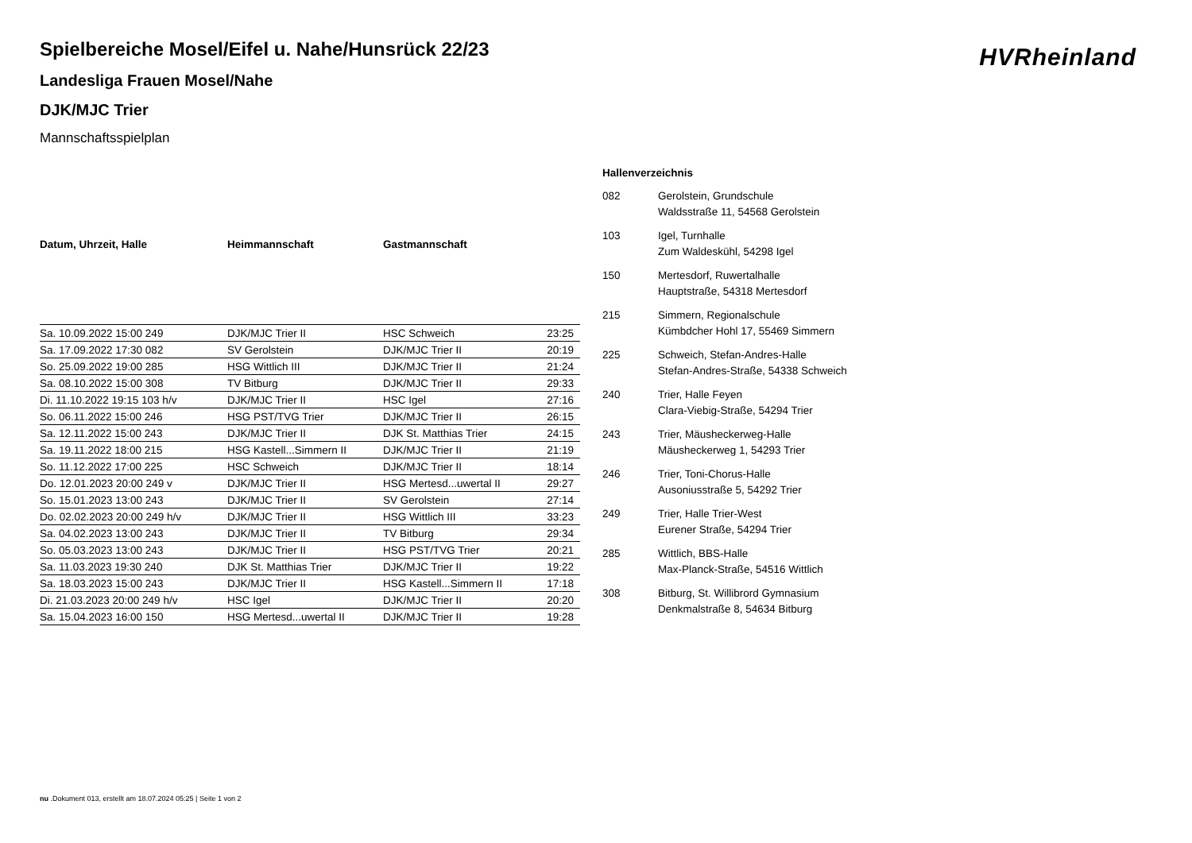HVRheinland
Spielbereiche Mosel/Eifel u. Nahe/Hunsrück 22/23
Landesliga Frauen Mosel/Nahe
DJK/MJC Trier
Mannschaftsspielplan
| Datum, Uhrzeit, Halle | Heimmannschaft | Gastmannschaft | |
| --- | --- | --- | --- |
| Sa. 10.09.2022 15:00 249 | DJK/MJC Trier II | HSC Schweich | 23:25 |
| Sa. 17.09.2022 17:30 082 | SV Gerolstein | DJK/MJC Trier II | 20:19 |
| So. 25.09.2022 19:00 285 | HSG Wittlich III | DJK/MJC Trier II | 21:24 |
| Sa. 08.10.2022 15:00 308 | TV Bitburg | DJK/MJC Trier II | 29:33 |
| Di. 11.10.2022 19:15 103 h/v | DJK/MJC Trier II | HSC Igel | 27:16 |
| So. 06.11.2022 15:00 246 | HSG PST/TVG Trier | DJK/MJC Trier II | 26:15 |
| Sa. 12.11.2022 15:00 243 | DJK/MJC Trier II | DJK St. Matthias Trier | 24:15 |
| Sa. 19.11.2022 18:00 215 | HSG Kastell...Simmern II | DJK/MJC Trier II | 21:19 |
| So. 11.12.2022 17:00 225 | HSC Schweich | DJK/MJC Trier II | 18:14 |
| Do. 12.01.2023 20:00 249 v | DJK/MJC Trier II | HSG Mertesd...uwertal II | 29:27 |
| So. 15.01.2023 13:00 243 | DJK/MJC Trier II | SV Gerolstein | 27:14 |
| Do. 02.02.2023 20:00 249 h/v | DJK/MJC Trier II | HSG Wittlich III | 33:23 |
| Sa. 04.02.2023 13:00 243 | DJK/MJC Trier II | TV Bitburg | 29:34 |
| So. 05.03.2023 13:00 243 | DJK/MJC Trier II | HSG PST/TVG Trier | 20:21 |
| Sa. 11.03.2023 19:30 240 | DJK St. Matthias Trier | DJK/MJC Trier II | 19:22 |
| Sa. 18.03.2023 15:00 243 | DJK/MJC Trier II | HSG Kastell...Simmern II | 17:18 |
| Di. 21.03.2023 20:00 249 h/v | HSC Igel | DJK/MJC Trier II | 20:20 |
| Sa. 15.04.2023 16:00 150 | HSG Mertesd...uwertal II | DJK/MJC Trier II | 19:28 |
Hallenverzeichnis
| 082 | Gerolstein, Grundschule Waldsstraße 11, 54568 Gerolstein |
| 103 | Igel, Turnhalle Zum Waldeskühl, 54298 Igel |
| 150 | Mertesdorf, Ruwertalhalle Hauptstraße, 54318 Mertesdorf |
| 215 | Simmern, Regionalschule Kümbdcher Hohl 17, 55469 Simmern |
| 225 | Schweich, Stefan-Andres-Halle Stefan-Andres-Straße, 54338 Schweich |
| 240 | Trier, Halle Feyen Clara-Viebig-Straße, 54294 Trier |
| 243 | Trier, Mäusheckerweg-Halle Mäusheckerweg 1, 54293 Trier |
| 246 | Trier, Toni-Chorus-Halle Ausoniusstraße 5, 54292 Trier |
| 249 | Trier, Halle Trier-West Eurener Straße, 54294 Trier |
| 285 | Wittlich, BBS-Halle Max-Planck-Straße, 54516 Wittlich |
| 308 | Bitburg, St. Willibrord Gymnasium Denkmalstraße 8, 54634 Bitburg |
nu .Dokument 013, erstellt am 18.07.2024 05:25 | Seite 1 von 2